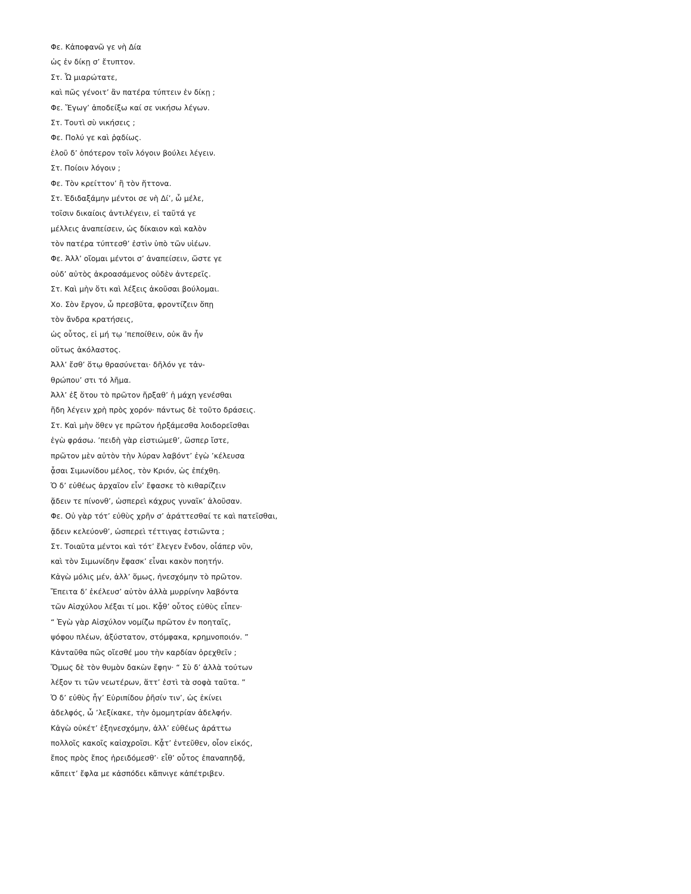Φε. Κἀποφανῶ γε νὴ Δία
ὡς ἐν δίκῃ σ’ ἔτυπτον.
Στ. Ὦ μιαρώτατε,
καὶ πῶς γένοιτ’ ἂν πατέρα τύπτειν ἐν δίκῃ ;
Φε. Ἔγωγ’ ἀποδείξω καί σε νικήσω λέγων.
Στ. Τουτὶ σὺ νικήσεις ;
Φε. Πολύ γε καὶ ῥᾳδίως.
ἑλοῦ δ’ ὁπότερον τοῖν λόγοιν βούλει λέγειν.
Στ. Ποίοιν λόγοιν ;
Φε. Τὸν κρείττον’ ἢ τὸν ἥττονα.
Στ. Ἐδιδαξάμην μέντοι σε νὴ Δί’, ὦ μέλε,
τοῖσιν δικαίοις ἀντιλέγειν, εἰ ταῦτά γε
μέλλεις ἀναπείσειν, ὡς δίκαιον καὶ καλὸν
τὸν πατέρα τύπτεσθ’ ἐστὶν ὑπὸ τῶν υἱέων.
Φε. Ἀλλ’ οἴομαι μέντοι σ’ ἀναπείσειν, ὥστε γε
οὐδ’ αὐτὸς ἀκροασάμενος οὐδὲν ἀντερεῖς.
Στ. Καὶ μὴν ὅτι καὶ λέξεις ἀκοῦσαι βούλομαι.
Χο. Σὸν ἔργον, ὦ πρεσβῦτα, φροντίζειν ὅπῃ
τὸν ἄνδρα κρατήσεις,
ὡς οὗτος, εἰ μή τῳ ’πεποίθειν, οὐκ ἂν ἦν
οὕτως ἀκόλαστος.
Ἀλλ’ ἔσθ’ ὅτῳ θρασύνεται· δῆλόν γε τἀν-
θρώπου’ στι τό λῆμα.
Ἀλλ’ ἐξ ὅτου τὸ πρῶτον ἤρξαθ’ ἡ μάχη γενέσθαι
ἤδη λέγειν χρὴ πρὸς χορόν· πάντως δὲ τοῦτο δράσεις.
Στ. Καὶ μὴν ὅθεν γε πρῶτον ἠρξάμεσθα λοιδορεῖσθαι
ἐγὼ φράσω. ’πειδὴ γὰρ εἱστιώμεθ’, ὥσπερ ἴστε,
πρῶτον μὲν αὐτὸν τὴν λύραν λαβόντ’ ἐγὼ ’κέλευσα
ᾆσαι Σιμωνίδου μέλος, τὸν Κριόν, ὡς ἐπέχθη.
Ὁ δ’ εὐθέως ἀρχαῖον εἶν’ ἔφασκε τὸ κιθαρίζειν
ᾄδειν τε πίνονθ’, ὡσπερεὶ κάχρυς γυναῖκ’ ἀλοῦσαν.
Φε. Οὐ γὰρ τότ’ εὐθὺς χρῆν σ’ ἀράττεσθαί τε καὶ πατεῖσθαι,
ᾄδειν κελεύονθ’, ὡσπερεὶ τέττιγας ἑστιῶντα ;
Στ. Τοιαῦτα μέντοι καὶ τότ’ ἔλεγεν ἔνδον, οἷάπερ νῦν,
καὶ τὸν Σιμωνίδην ἔφασκ’ εἶναι κακὸν ποητήν.
Κἀγὼ μόλις μέν, ἀλλ’ ὅμως, ἠνεσχόμην τὸ πρῶτον.
Ἔπειτα δ’ ἐκέλευσ’ αὐτὸν ἀλλὰ μυρρίνην λαβόντα
τῶν Αἰσχύλου λέξαι τί μοι. Κᾆθ’ οὗτος εὐθὺς εἶπεν·
“ Ἐγὼ γὰρ Αἰσχύλον νομίζω πρῶτον ἐν ποηταῖς,
ψόφου πλέων, ἀξύστατον, στόμφακα, κρημνοποιόν. ”
Κἀνταῦθα πῶς οἴεσθέ μου τὴν καρδίαν ὀρεχθεῖν ;
Ὅμως δὲ τὸν θυμὸν δακὼν ἔφην· “ Σὺ δ’ ἀλλὰ τούτων
λέξον τι τῶν νεωτέρων, ἅττ’ ἐστὶ τὰ σοφὰ ταῦτα. ”
Ὁ δ’ εὐθὺς ἦγ’ Εὐριπίδου ῥῆσίν τιν’, ὡς ἐκίνει
ἀδελφός, ὦ ’λεξίκακε, τὴν ὁμομητρίαν ἀδελφήν.
Κἀγὼ οὐκέτ’ ἐξηνεσχόμην, ἀλλ’ εὐθέως ἀράττω
πολλοῖς κακοῖς καἰσχροῖσι. Κᾆτ’ ἐντεῦθεν, οἷον εἰκός,
ἔπος πρὸς ἔπος ἠρειδόμεσθ’· εἶθ’ οὗτος ἐπαναπηδᾷ,
κἄπειτ’ ἔφλα με κἀσπόδει κἄπνιγε κἀπέτριβεν.